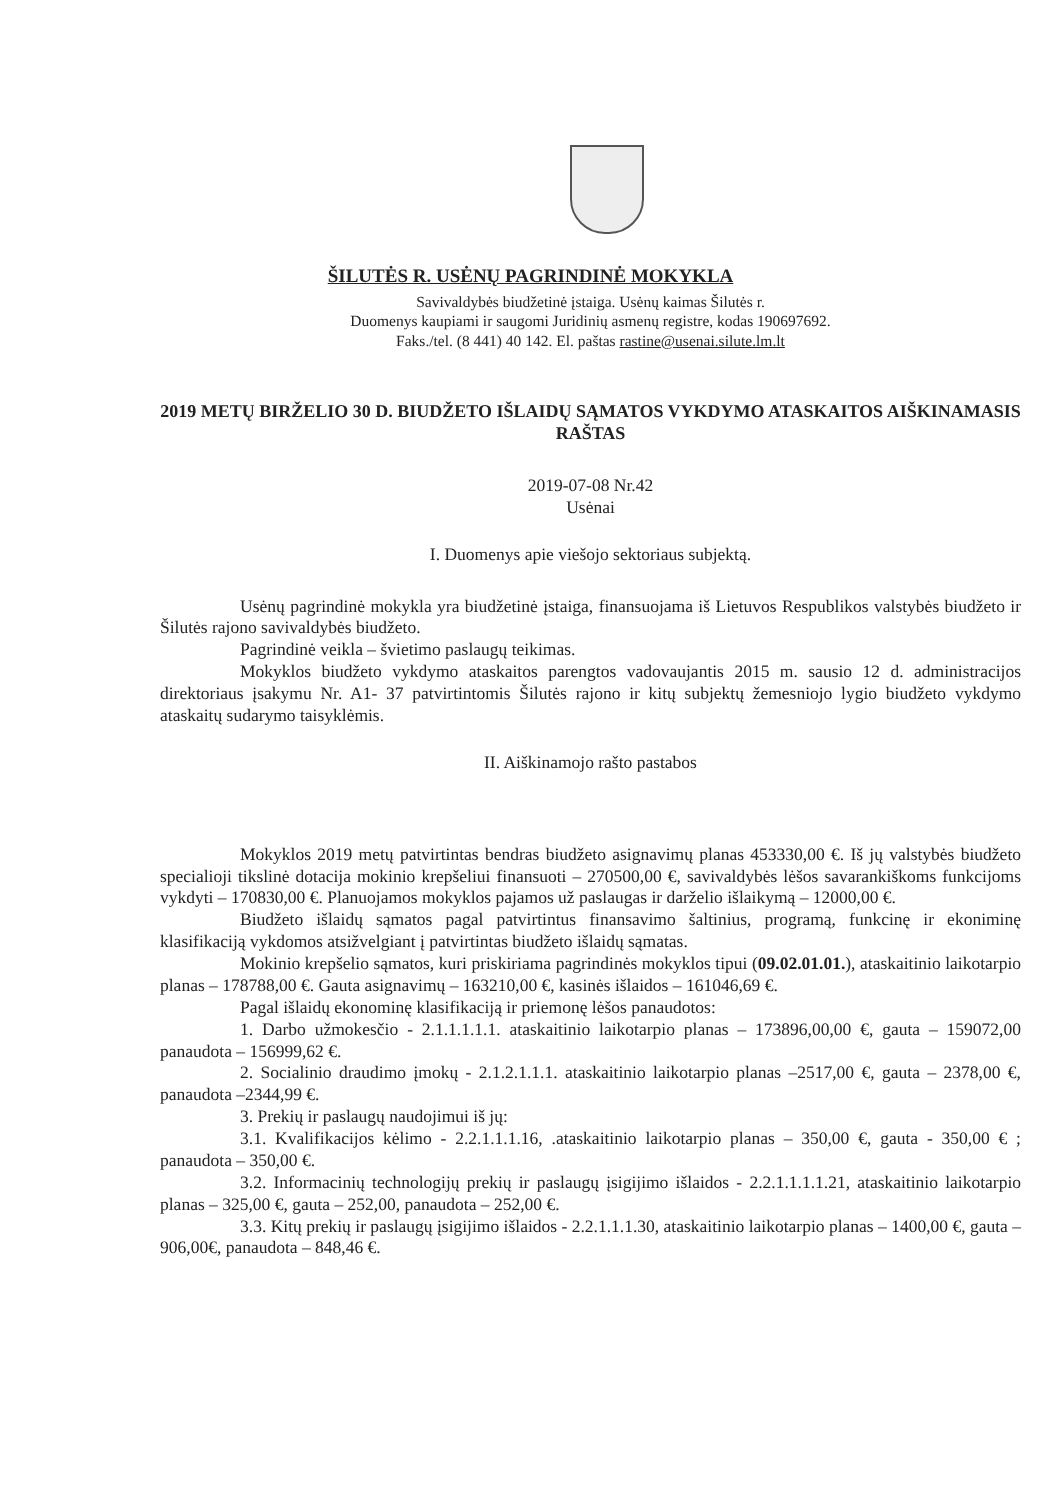ŠILUTĖS R. USĖNŲ PAGRINDINĖ MOKYKLA
Savivaldybės biudžetinė įstaiga. Usėnų kaimas Šilutės r.
Duomenys kaupiami ir saugomi Juridinių asmenų registre, kodas 190697692.
Faks./tel. (8 441) 40 142. El. paštas rastine@usenai.silute.lm.lt
2019 METŲ BIRŽELIO 30 D. BIUDŽETO IŠLAIDŲ SĄMATOS VYKDYMO ATASKAITOS AIŠKINAMASIS RAŠTAS
2019-07-08 Nr.42
Usėnai
I. Duomenys apie viešojo sektoriaus subjektą.
Usėnų pagrindinė mokykla yra biudžetinė įstaiga, finansuojama iš Lietuvos Respublikos valstybės biudžeto ir Šilutės rajono savivaldybės biudžeto.
Pagrindinė veikla – švietimo paslaugų teikimas.
Mokyklos biudžeto vykdymo ataskaitos parengtos vadovaujantis 2015 m. sausio 12 d. administracijos direktoriaus įsakymu Nr. A1- 37 patvirtintomis Šilutės rajono ir kitų subjektų žemesniojo lygio biudžeto vykdymo ataskaitų sudarymo taisyklėmis.
II. Aiškinamojo rašto pastabos
Mokyklos 2019 metų patvirtintas bendras biudžeto asignavimų planas 453330,00 €. Iš jų valstybės biudžeto specialioji tikslinė dotacija mokinio krepšeliui finansuoti – 270500,00 €, savivaldybės lėšos savarankiškoms funkcijoms vykdyti – 170830,00 €. Planuojamos mokyklos pajamos už paslaugas ir darželio išlaikymą – 12000,00 €.
Biudžeto išlaidų sąmatos pagal patvirtintus finansavimo šaltinius, programą, funkcinę ir ekoniminę klasifikaciją vykdomos atsižvelgiant į patvirtintas biudžeto išlaidų sąmatas.
Mokinio krepšelio sąmatos, kuri priskiriama pagrindinės mokyklos tipui (09.02.01.01.), ataskaitinio laikotarpio planas – 178788,00 €. Gauta asignavimų – 163210,00 €, kasinės išlaidos – 161046,69 €.
Pagal išlaidų ekonominę klasifikaciją ir priemonę lėšos panaudotos:
1. Darbo užmokesčio - 2.1.1.1.1.1. ataskaitinio laikotarpio planas – 173896,00,00 €, gauta – 159072,00 panaudota – 156999,62 €.
2. Socialinio draudimo įmokų - 2.1.2.1.1.1. ataskaitinio laikotarpio planas –2517,00 €, gauta – 2378,00 €, panaudota –2344,99 €.
3. Prekių ir paslaugų naudojimui iš jų:
3.1. Kvalifikacijos kėlimo - 2.2.1.1.1.16, .ataskaitinio laikotarpio planas – 350,00 €, gauta - 350,00 € ; panaudota – 350,00 €.
3.2. Informacinių technologijų prekių ir paslaugų įsigijimo išlaidos - 2.2.1.1.1.1.21, ataskaitinio laikotarpio planas – 325,00 €, gauta – 252,00, panaudota – 252,00 €.
3.3. Kitų prekių ir paslaugų įsigijimo išlaidos - 2.2.1.1.1.30, ataskaitinio laikotarpio planas – 1400,00 €, gauta – 906,00€, panaudota – 848,46 €.